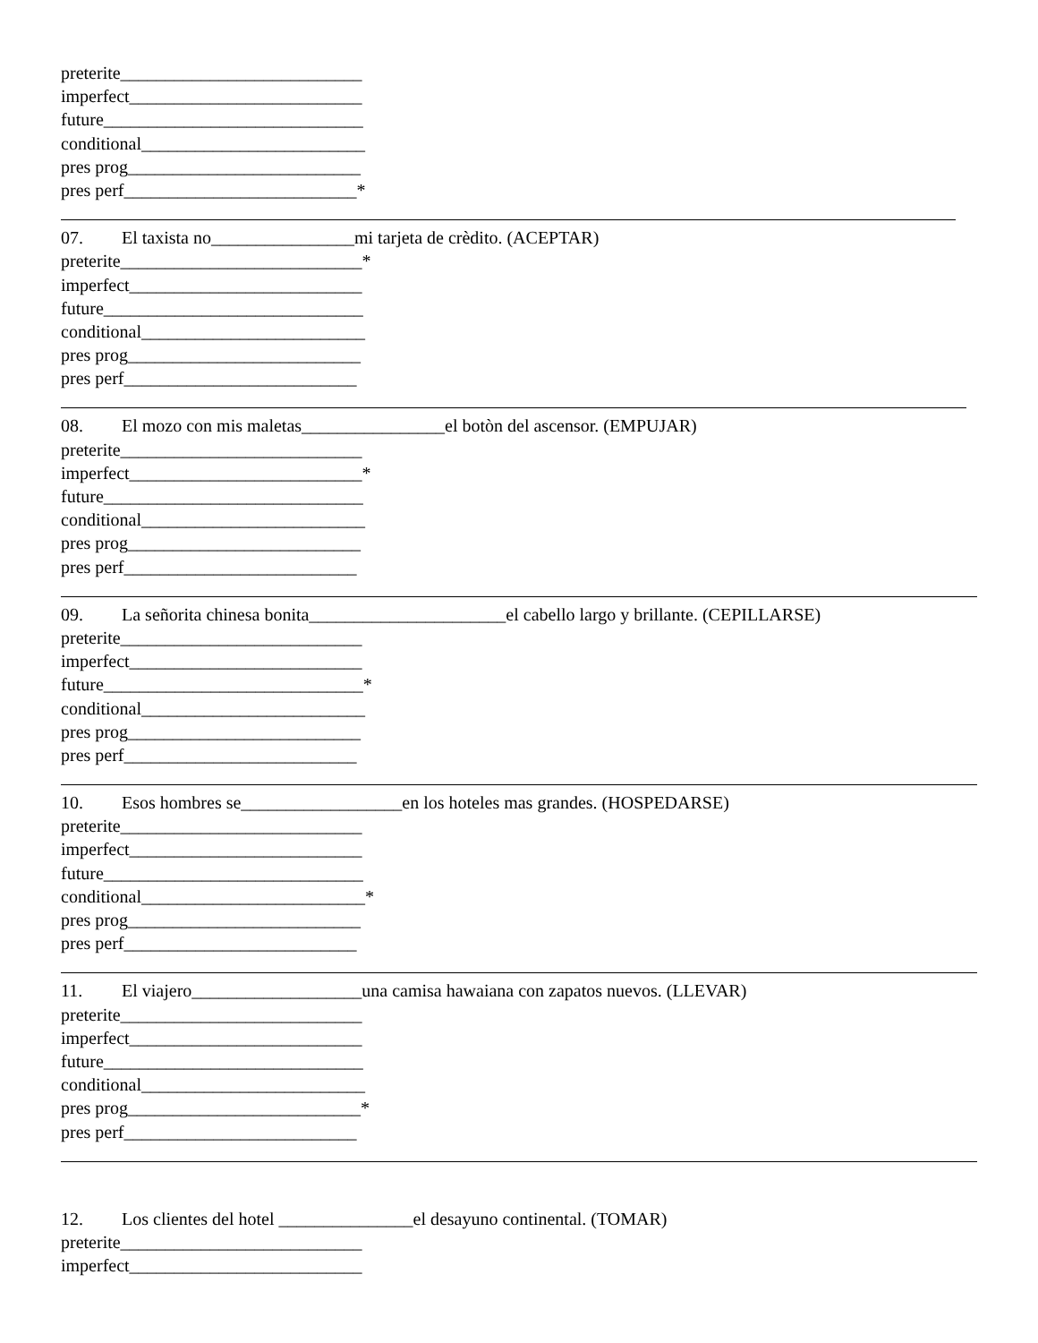preterite___________________________
imperfect__________________________
future_____________________________
conditional_________________________
pres prog__________________________
pres perf__________________________*
07. El taxista no________________mi tarjeta de crèdito. (ACEPTAR)
preterite___________________________*
imperfect__________________________
future_____________________________
conditional_________________________
pres prog__________________________
pres perf__________________________
08. El mozo con mis maletas________________el botòn del ascensor. (EMPUJAR)
preterite___________________________
imperfect__________________________*
future_____________________________
conditional_________________________
pres prog__________________________
pres perf__________________________
09. La señorita chinesa bonita______________________el cabello largo y brillante. (CEPILLARSE)
preterite___________________________
imperfect__________________________
future_____________________________*
conditional_________________________
pres prog__________________________
pres perf__________________________
10. Esos hombres se__________________en los hoteles mas grandes. (HOSPEDARSE)
preterite___________________________
imperfect__________________________
future_____________________________
conditional_________________________*
pres prog__________________________
pres perf__________________________
11. El viajero___________________una camisa hawaiana con zapatos nuevos. (LLEVAR)
preterite___________________________
imperfect__________________________
future_____________________________
conditional_________________________
pres prog__________________________*
pres perf__________________________
12. Los clientes del hotel _______________el desayuno continental. (TOMAR)
preterite___________________________
imperfect__________________________